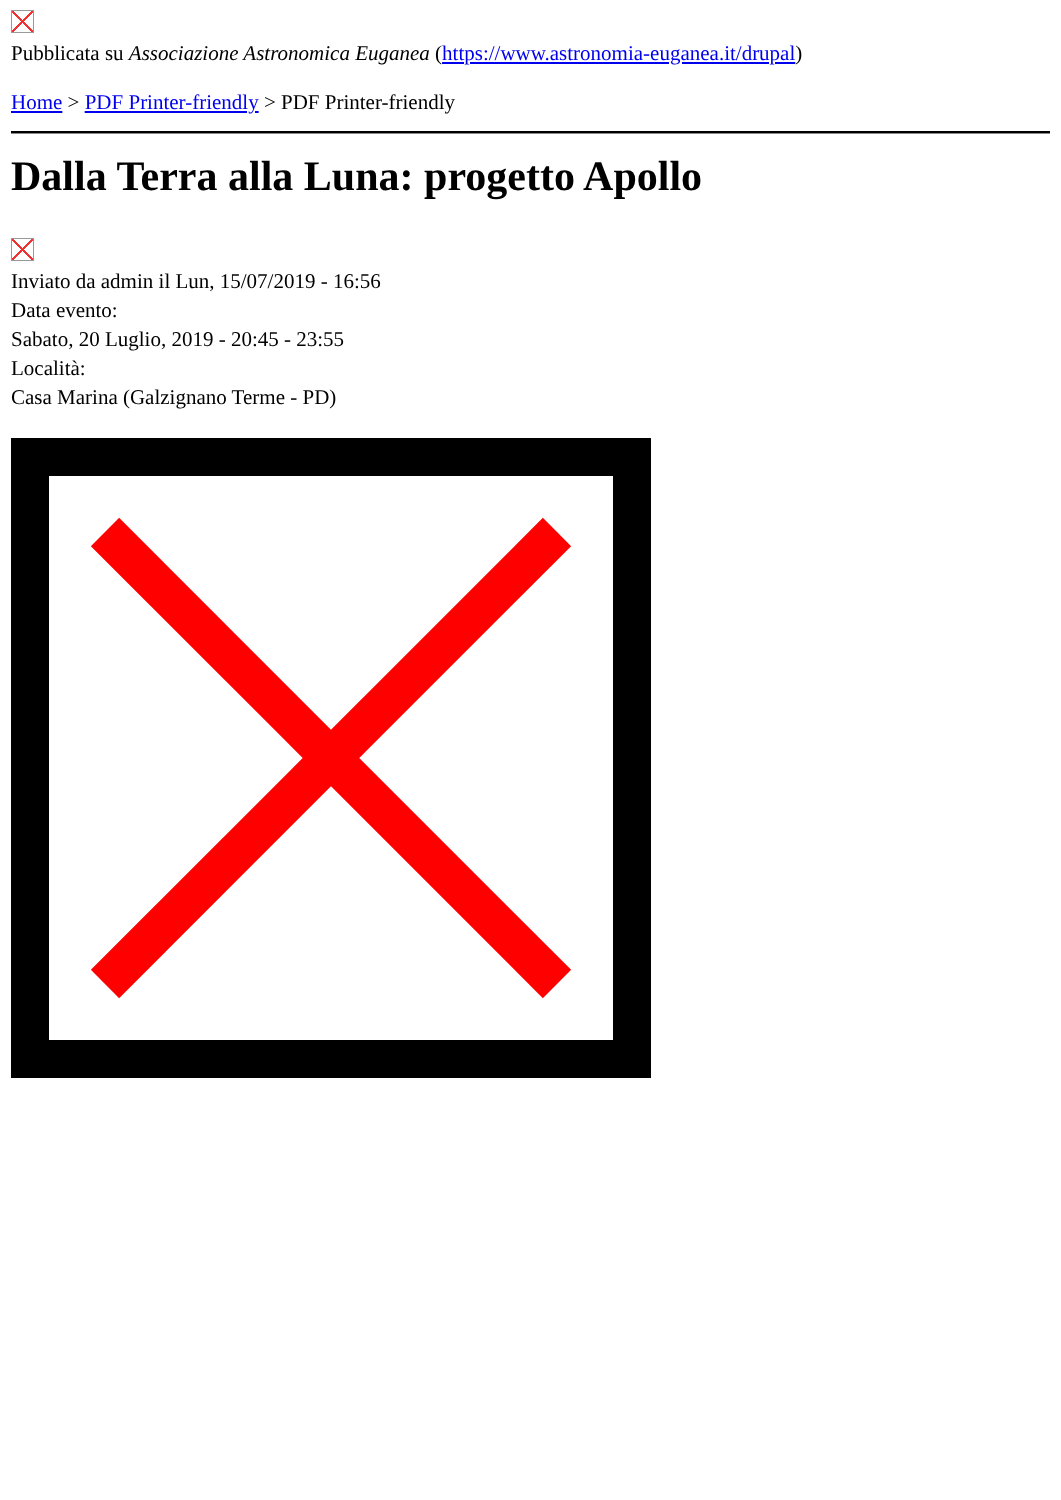Pubblicata su Associazione Astronomica Euganea (https://www.astronomia-euganea.it/drupal)
Home > PDF Printer-friendly > PDF Printer-friendly
Dalla Terra alla Luna: progetto Apollo
Inviato da admin il Lun, 15/07/2019 - 16:56
Data evento:
Sabato, 20 Luglio, 2019 - 20:45 - 23:55
Località:
Casa Marina (Galzignano Terme - PD)